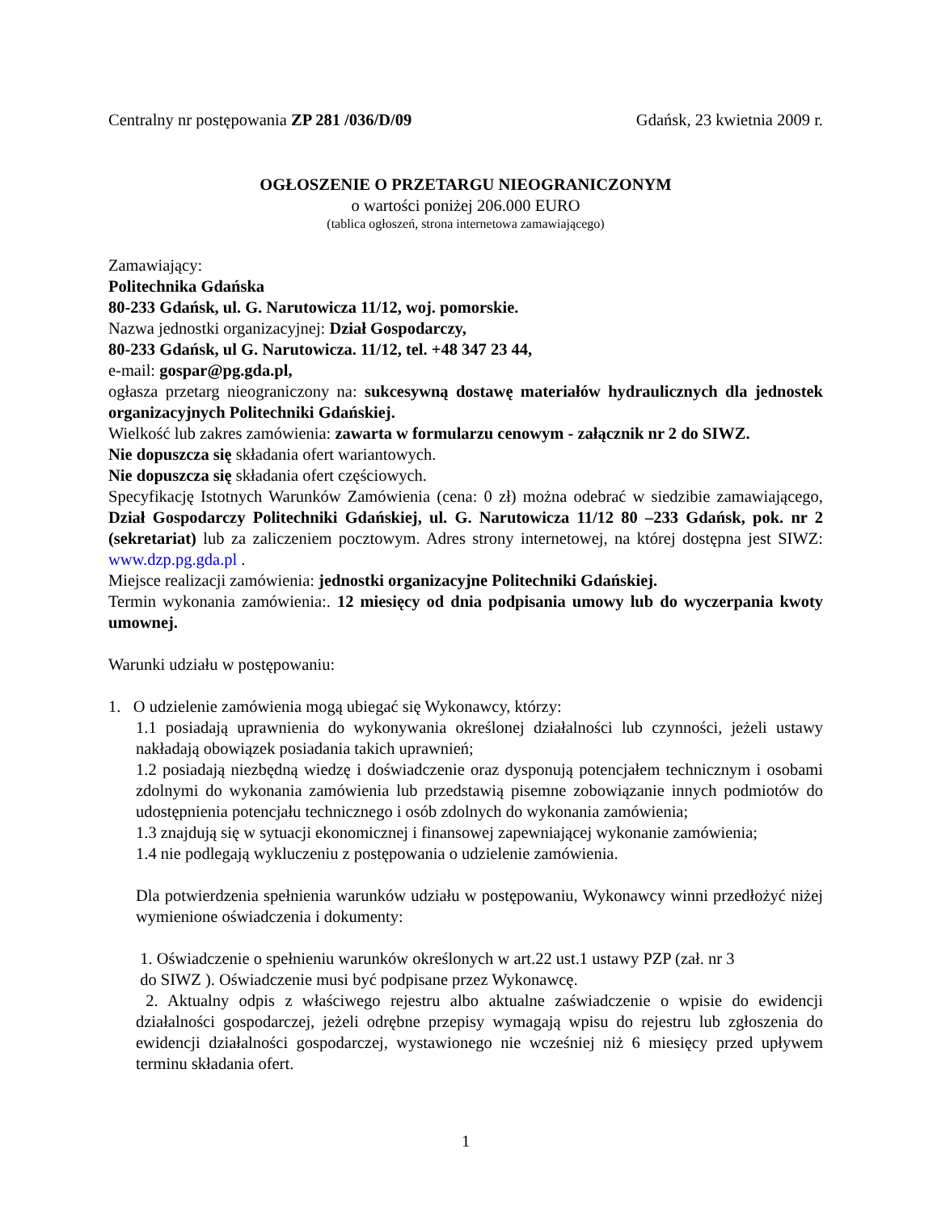Centralny nr postępowania ZP 281 /036/D/09 Gdańsk, 23 kwietnia 2009 r.
OGŁOSZENIE O PRZETARGU NIEOGRANICZONYM
o wartości poniżej 206.000 EURO
(tablica ogłoszeń, strona internetowa zamawiającego)
Zamawiający:
Politechnika Gdańska
80-233 Gdańsk, ul. G. Narutowicza 11/12, woj. pomorskie.
Nazwa jednostki organizacyjnej: Dział Gospodarczy,
80-233 Gdańsk, ul G. Narutowicza. 11/12, tel. +48 347 23 44,
e-mail: gospar@pg.gda.pl,
ogłasza przetarg nieograniczony na: sukcesywną dostawę materiałów hydraulicznych dla jednostek organizacyjnych Politechniki Gdańskiej.
Wielkość lub zakres zamówienia: zawarta w formularzu cenowym - załącznik nr 2 do SIWZ.
Nie dopuszcza się składania ofert wariantowych.
Nie dopuszcza się składania ofert częściowych.
Specyfikację Istotnych Warunków Zamówienia (cena: 0 zł) można odebrać w siedzibie zamawiającego, Dział Gospodarczy Politechniki Gdańskiej, ul. G. Narutowicza 11/12 80 –233 Gdańsk, pok. nr 2 (sekretariat) lub za zaliczeniem pocztowym. Adres strony internetowej, na której dostępna jest SIWZ: www.dzp.pg.gda.pl .
Miejsce realizacji zamówienia: jednostki organizacyjne Politechniki Gdańskiej.
Termin wykonania zamówienia:. 12 miesięcy od dnia podpisania umowy lub do wyczerpania kwoty umownej.
Warunki udziału w postępowaniu:
1. O udzielenie zamówienia mogą ubiegać się Wykonawcy, którzy:
1.1 posiadają uprawnienia do wykonywania określonej działalności lub czynności, jeżeli ustawy nakładają obowiązek posiadania takich uprawnień;
1.2 posiadają niezbędną wiedzę i doświadczenie oraz dysponują potencjałem technicznym i osobami zdolnymi do wykonania zamówienia lub przedstawią pisemne zobowiązanie innych podmiotów do udostępnienia potencjału technicznego i osób zdolnych do wykonania zamówienia;
1.3 znajdują się w sytuacji ekonomicznej i finansowej zapewniającej wykonanie zamówienia;
1.4 nie podlegają wykluczeniu z postępowania o udzielenie zamówienia.
Dla potwierdzenia spełnienia warunków udziału w postępowaniu, Wykonawcy winni przedłożyć niżej wymienione oświadczenia i dokumenty:
1. Oświadczenie o spełnieniu warunków określonych w art.22 ust.1 ustawy PZP (zał. nr 3
do SIWZ ). Oświadczenie musi być podpisane przez Wykonawcę.
2. Aktualny odpis z właściwego rejestru albo aktualne zaświadczenie o wpisie do ewidencji działalności gospodarczej, jeżeli odrębne przepisy wymagają wpisu do rejestru lub zgłoszenia do ewidencji działalności gospodarczej, wystawionego nie wcześniej niż 6 miesięcy przed upływem terminu składania ofert.
1